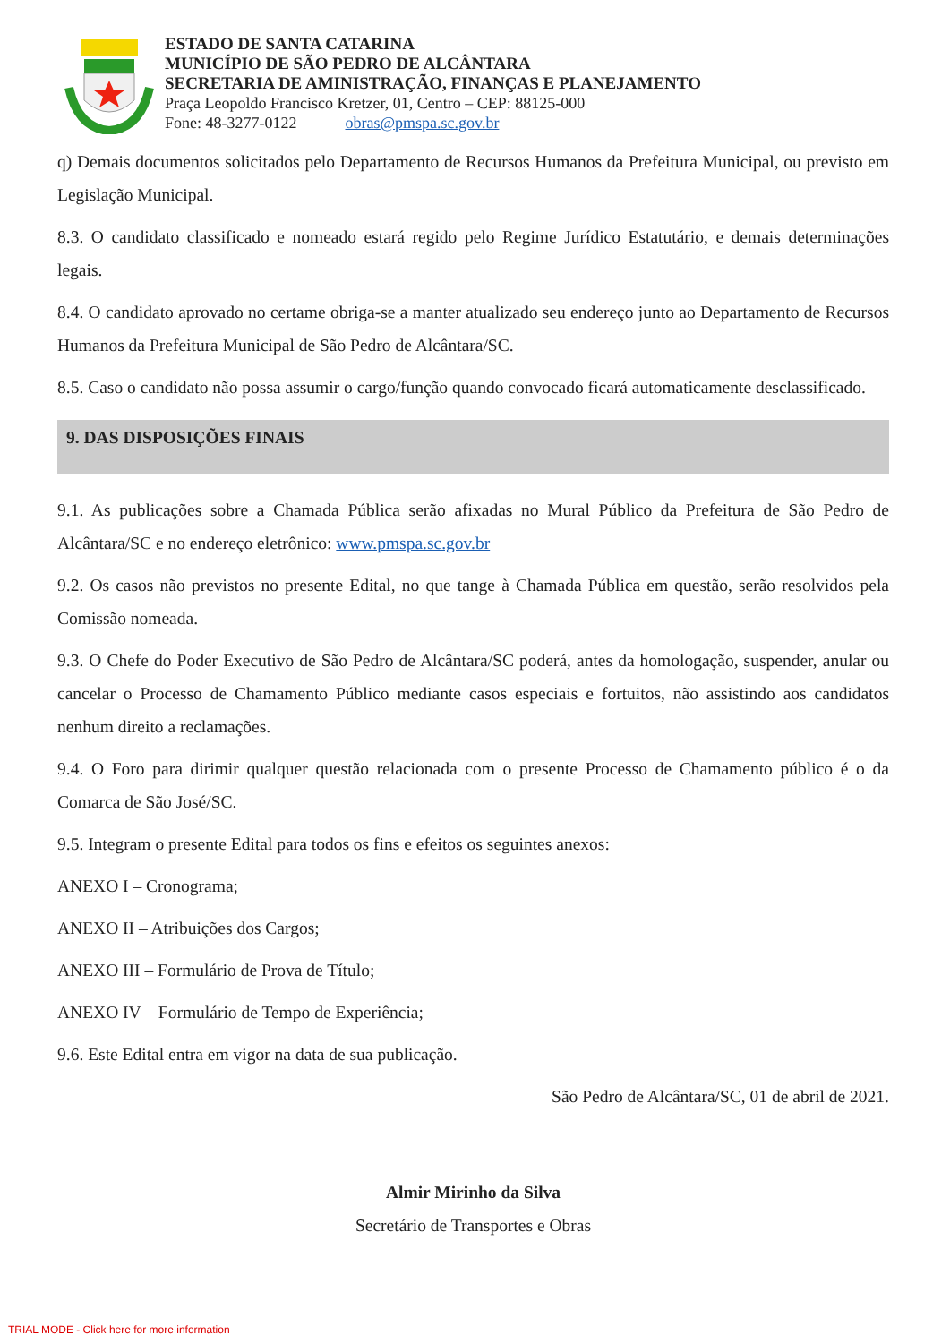ESTADO DE SANTA CATARINA
MUNICÍPIO DE SÃO PEDRO DE ALCÂNTARA
SECRETARIA DE AMINISTRAÇÃO, FINANÇAS E PLANEJAMENTO
Praça Leopoldo Francisco Kretzer, 01, Centro – CEP: 88125-000
Fone: 48-3277-0122 obras@pmspa.sc.gov.br
q) Demais documentos solicitados pelo Departamento de Recursos Humanos da Prefeitura Municipal, ou previsto em Legislação Municipal.
8.3. O candidato classificado e nomeado estará regido pelo Regime Jurídico Estatutário, e demais determinações legais.
8.4. O candidato aprovado no certame obriga-se a manter atualizado seu endereço junto ao Departamento de Recursos Humanos da Prefeitura Municipal de São Pedro de Alcântara/SC.
8.5. Caso o candidato não possa assumir o cargo/função quando convocado ficará automaticamente desclassificado.
9. DAS DISPOSIÇÕES FINAIS
9.1. As publicações sobre a Chamada Pública serão afixadas no Mural Público da Prefeitura de São Pedro de Alcântara/SC e no endereço eletrônico: www.pmspa.sc.gov.br
9.2. Os casos não previstos no presente Edital, no que tange à Chamada Pública em questão, serão resolvidos pela Comissão nomeada.
9.3. O Chefe do Poder Executivo de São Pedro de Alcântara/SC poderá, antes da homologação, suspender, anular ou cancelar o Processo de Chamamento Público mediante casos especiais e fortuitos, não assistindo aos candidatos nenhum direito a reclamações.
9.4. O Foro para dirimir qualquer questão relacionada com o presente Processo de Chamamento público é o da Comarca de São José/SC.
9.5. Integram o presente Edital para todos os fins e efeitos os seguintes anexos:
ANEXO I – Cronograma;
ANEXO II – Atribuições dos Cargos;
ANEXO III – Formulário de Prova de Título;
ANEXO IV – Formulário de Tempo de Experiência;
9.6. Este Edital entra em vigor na data de sua publicação.
São Pedro de Alcântara/SC, 01 de abril de 2021.
Almir Mirinho da Silva
Secretário de Transportes e Obras
TRIAL MODE - Click here for more information